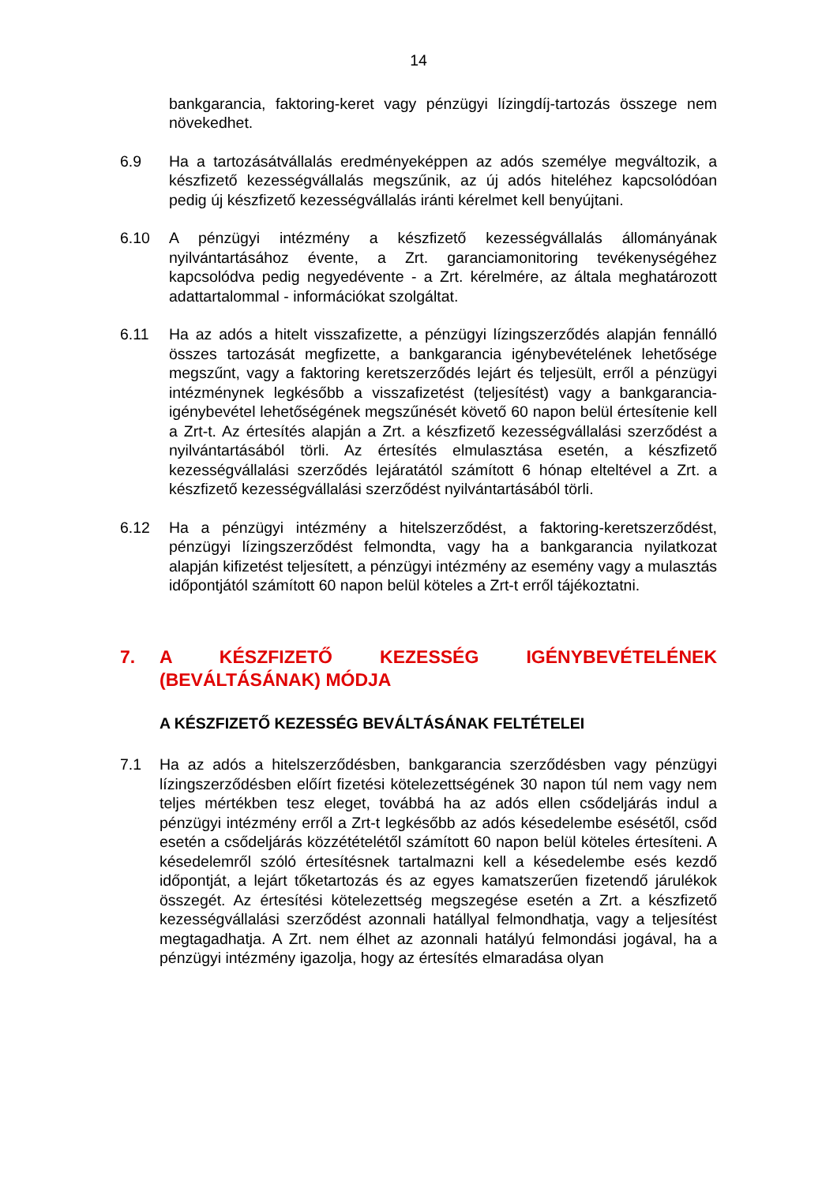14
bankgarancia, faktoring-keret vagy pénzügyi lízingdíj-tartozás összege nem növekedhet.
6.9 Ha a tartozásátvállalás eredményeképpen az adós személye megváltozik, a készfizető kezességvállalás megszűnik, az új adós hiteléhez kapcsolódóan pedig új készfizető kezességvállalás iránti kérelmet kell benyújtani.
6.10 A pénzügyi intézmény a készfizető kezességvállalás állományának nyilvántartásához évente, a Zrt. garanciamonitoring tevékenységéhez kapcsolódva pedig negyedévente - a Zrt. kérelmére, az általa meghatározott adattartalommal - információkat szolgáltat.
6.11 Ha az adós a hitelt visszafizette, a pénzügyi lízingszerződés alapján fennálló összes tartozását megfizette, a bankgarancia igénybevételének lehetősége megszűnt, vagy a faktoring keretszerződés lejárt és teljesült, erről a pénzügyi intézménynek legkésőbb a visszafizetést (teljesítést) vagy a bankgarancia-igénybevétel lehetőségének megszűnését követő 60 napon belül értesítenie kell a Zrt-t. Az értesítés alapján a Zrt. a készfizető kezességvállalási szerződést a nyilvántartásából törli. Az értesítés elmulasztása esetén, a készfizető kezességvállalási szerződés lejáratától számított 6 hónap elteltével a Zrt. a készfizető kezességvállalási szerződést nyilvántartásából törli.
6.12 Ha a pénzügyi intézmény a hitelszerződést, a faktoring-keretszerződést, pénzügyi lízingszerződést felmondta, vagy ha a bankgarancia nyilatkozat alapján kifizetést teljesített, a pénzügyi intézmény az esemény vagy a mulasztás időpontjától számított 60 napon belül köteles a Zrt-t erről tájékoztatni.
7. A KÉSZFIZETŐ KEZESSÉG IGÉNYBEVÉTELÉNEK (BEVÁLTÁSÁNAK) MÓDJA
A KÉSZFIZETŐ KEZESSÉG BEVÁLTÁSÁNAK FELTÉTELEI
7.1 Ha az adós a hitelszerződésben, bankgarancia szerződésben vagy pénzügyi lízingszerződésben előírt fizetési kötelezettségének 30 napon túl nem vagy nem teljes mértékben tesz eleget, továbbá ha az adós ellen csődeljárás indul a pénzügyi intézmény erről a Zrt-t legkésőbb az adós késedelembe esésétől, csőd esetén a csődeljárás közzétételétől számított 60 napon belül köteles értesíteni. A késedelemről szóló értesítésnek tartalmazni kell a késedelembe esés kezdő időpontját, a lejárt tőketartozás és az egyes kamatszerűen fizetendő járulékok összegét. Az értesítési kötelezettség megszegése esetén a Zrt. a készfizető kezességvállalási szerződést azonnali hatállyal felmondhatja, vagy a teljesítést megtagadhatja. A Zrt. nem élhet az azonnali hatályú felmondási jogával, ha a pénzügyi intézmény igazolja, hogy az értesítés elmaradása olyan